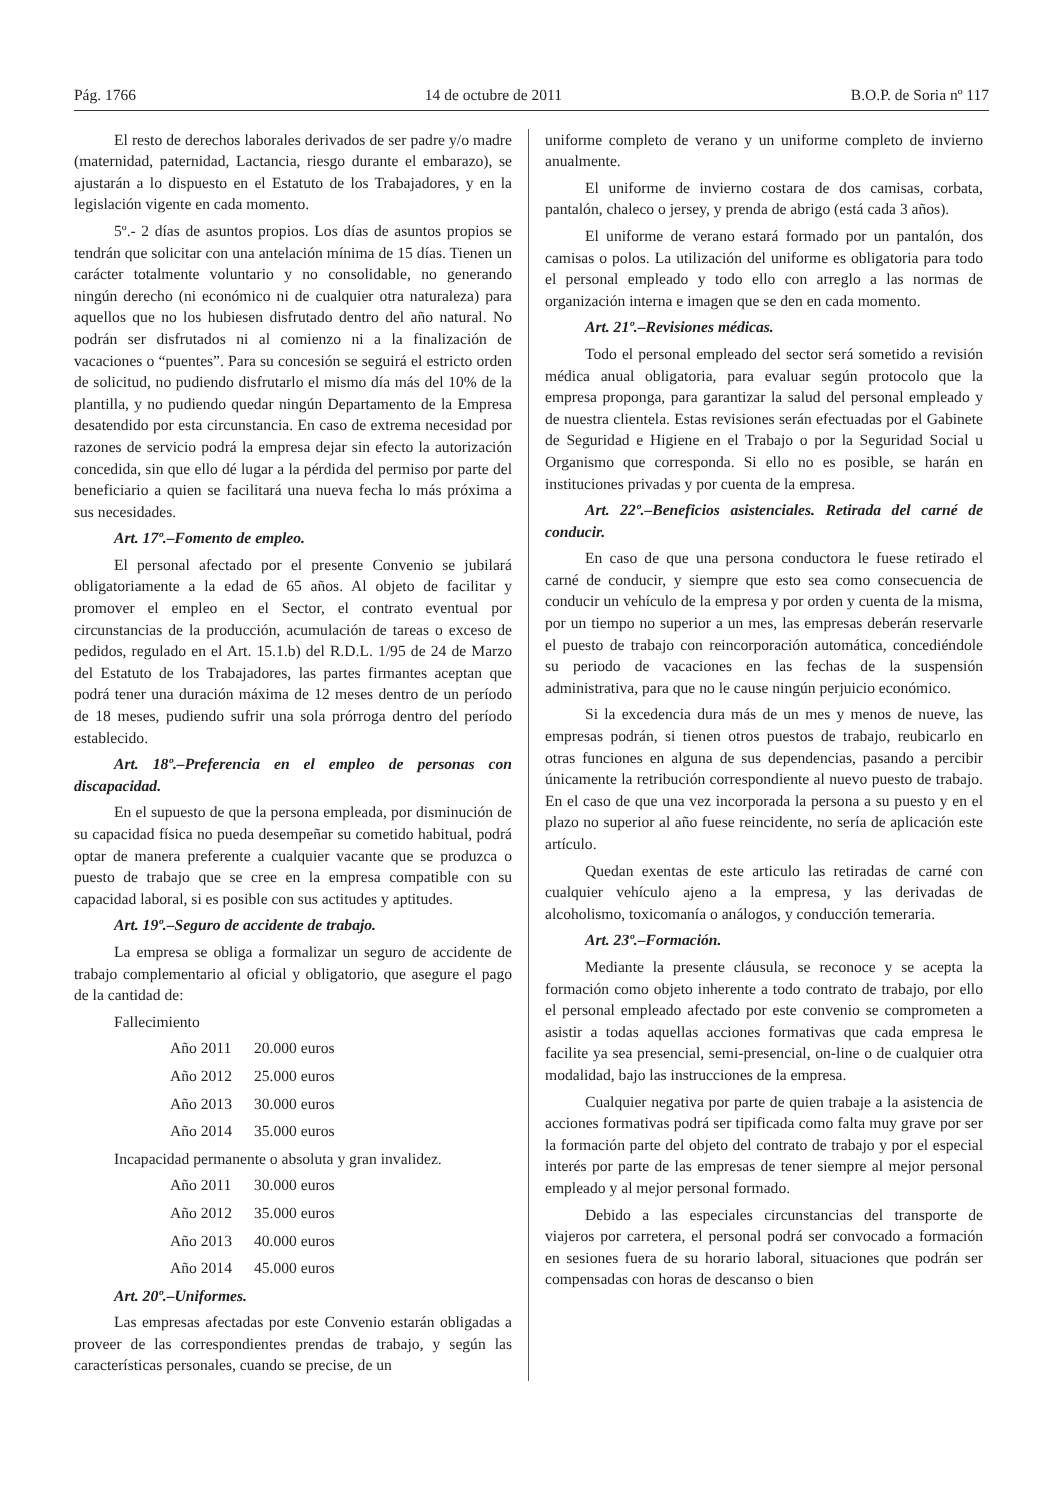Pág. 1766 14 de octubre de 2011 B.O.P. de Soria nº 117
El resto de derechos laborales derivados de ser padre y/o madre (maternidad, paternidad, Lactancia, riesgo durante el embarazo), se ajustarán a lo dispuesto en el Estatuto de los Trabajadores, y en la legislación vigente en cada momento.
5º.- 2 días de asuntos propios. Los días de asuntos propios se tendrán que solicitar con una antelación mínima de 15 días. Tienen un carácter totalmente voluntario y no consolidable, no generando ningún derecho (ni económico ni de cualquier otra naturaleza) para aquellos que no los hubiesen disfrutado dentro del año natural. No podrán ser disfrutados ni al comienzo ni a la finalización de vacaciones o “puentes”. Para su concesión se seguirá el estricto orden de solicitud, no pudiendo disfrutarlo el mismo día más del 10% de la plantilla, y no pudiendo quedar ningún Departamento de la Empresa desatendido por esta circunstancia. En caso de extrema necesidad por razones de servicio podrá la empresa dejar sin efecto la autorización concedida, sin que ello dé lugar a la pérdida del permiso por parte del beneficiario a quien se facilitará una nueva fecha lo más próxima a sus necesidades.
Art. 17º.–Fomento de empleo.
El personal afectado por el presente Convenio se jubilará obligatoriamente a la edad de 65 años. Al objeto de facilitar y promover el empleo en el Sector, el contrato eventual por circunstancias de la producción, acumulación de tareas o exceso de pedidos, regulado en el Art. 15.1.b) del R.D.L. 1/95 de 24 de Marzo del Estatuto de los Trabajadores, las partes firmantes aceptan que podrá tener una duración máxima de 12 meses dentro de un período de 18 meses, pudiendo sufrir una sola prórroga dentro del período establecido.
Art. 18º.–Preferencia en el empleo de personas con discapacidad.
En el supuesto de que la persona empleada, por disminución de su capacidad física no pueda desempeñar su cometido habitual, podrá optar de manera preferente a cualquier vacante que se produzca o puesto de trabajo que se cree en la empresa compatible con su capacidad laboral, si es posible con sus actitudes y aptitudes.
Art. 19º.–Seguro de accidente de trabajo.
La empresa se obliga a formalizar un seguro de accidente de trabajo complementario al oficial y obligatorio, que asegure el pago de la cantidad de:
Fallecimiento
Año 2011 20.000 euros
Año 2012 25.000 euros
Año 2013 30.000 euros
Año 2014 35.000 euros
Incapacidad permanente o absoluta y gran invalidez.
Año 2011 30.000 euros
Año 2012 35.000 euros
Año 2013 40.000 euros
Año 2014 45.000 euros
Art. 20º.–Uniformes.
Las empresas afectadas por este Convenio estarán obligadas a proveer de las correspondientes prendas de trabajo, y según las características personales, cuando se precise, de un
uniforme completo de verano y un uniforme completo de invierno anualmente.
El uniforme de invierno costara de dos camisas, corbata, pantalón, chaleco o jersey, y prenda de abrigo (está cada 3 años).
El uniforme de verano estará formado por un pantalón, dos camisas o polos. La utilización del uniforme es obligatoria para todo el personal empleado y todo ello con arreglo a las normas de organización interna e imagen que se den en cada momento.
Art. 21º.–Revisiones médicas.
Todo el personal empleado del sector será sometido a revisión médica anual obligatoria, para evaluar según protocolo que la empresa proponga, para garantizar la salud del personal empleado y de nuestra clientela. Estas revisiones serán efectuadas por el Gabinete de Seguridad e Higiene en el Trabajo o por la Seguridad Social u Organismo que corresponda. Si ello no es posible, se harán en instituciones privadas y por cuenta de la empresa.
Art. 22º.–Beneficios asistenciales. Retirada del carné de conducir.
En caso de que una persona conductora le fuese retirado el carné de conducir, y siempre que esto sea como consecuencia de conducir un vehículo de la empresa y por orden y cuenta de la misma, por un tiempo no superior a un mes, las empresas deberán reservarle el puesto de trabajo con reincorporación automática, concediéndole su periodo de vacaciones en las fechas de la suspensión administrativa, para que no le cause ningún perjuicio económico.
Si la excedencia dura más de un mes y menos de nueve, las empresas podrán, si tienen otros puestos de trabajo, reubicarlo en otras funciones en alguna de sus dependencias, pasando a percibir únicamente la retribución correspondiente al nuevo puesto de trabajo. En el caso de que una vez incorporada la persona a su puesto y en el plazo no superior al año fuese reincidente, no sería de aplicación este artículo.
Quedan exentas de este articulo las retiradas de carné con cualquier vehículo ajeno a la empresa, y las derivadas de alcoholismo, toxicomanía o análogos, y conducción temeraria.
Art. 23º.–Formación.
Mediante la presente cláusula, se reconoce y se acepta la formación como objeto inherente a todo contrato de trabajo, por ello el personal empleado afectado por este convenio se comprometen a asistir a todas aquellas acciones formativas que cada empresa le facilite ya sea presencial, semi-presencial, on-line o de cualquier otra modalidad, bajo las instrucciones de la empresa.
Cualquier negativa por parte de quien trabaje a la asistencia de acciones formativas podrá ser tipificada como falta muy grave por ser la formación parte del objeto del contrato de trabajo y por el especial interés por parte de las empresas de tener siempre al mejor personal empleado y al mejor personal formado.
Debido a las especiales circunstancias del transporte de viajeros por carretera, el personal podrá ser convocado a formación en sesiones fuera de su horario laboral, situaciones que podrán ser compensadas con horas de descanso o bien